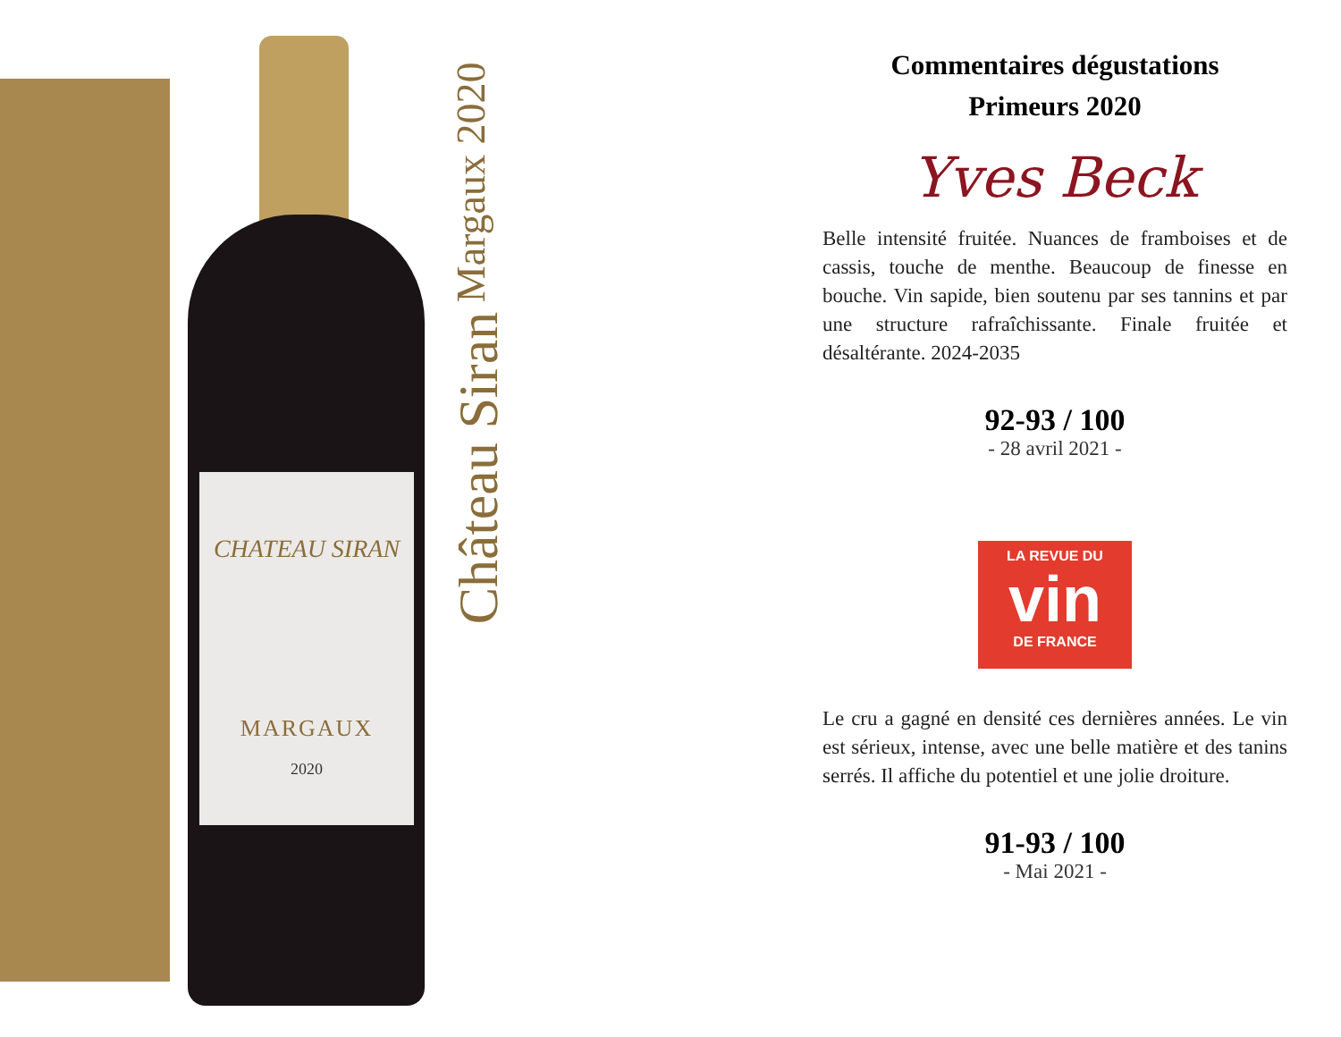CHATEAU SIRAN
MARGAUX
2020
Château Siran Margaux 2020
Commentaires dégustations
Primeurs 2020
Yves Beck
Belle intensité fruitée. Nuances de framboises et de cassis, touche de menthe. Beaucoup de finesse en bouche. Vin sapide, bien soutenu par ses tannins et par une structure rafraîchissante. Finale fruitée et désaltérante. 2024-2035
92-93 / 100
- 28 avril 2021 -
LA REVUE DU
vin
DE FRANCE
Le cru a gagné en densité ces dernières années. Le vin est sérieux, intense, avec une belle matière et des tanins serrés. Il affiche du potentiel et une jolie droiture.
91-93 / 100
- Mai 2021 -